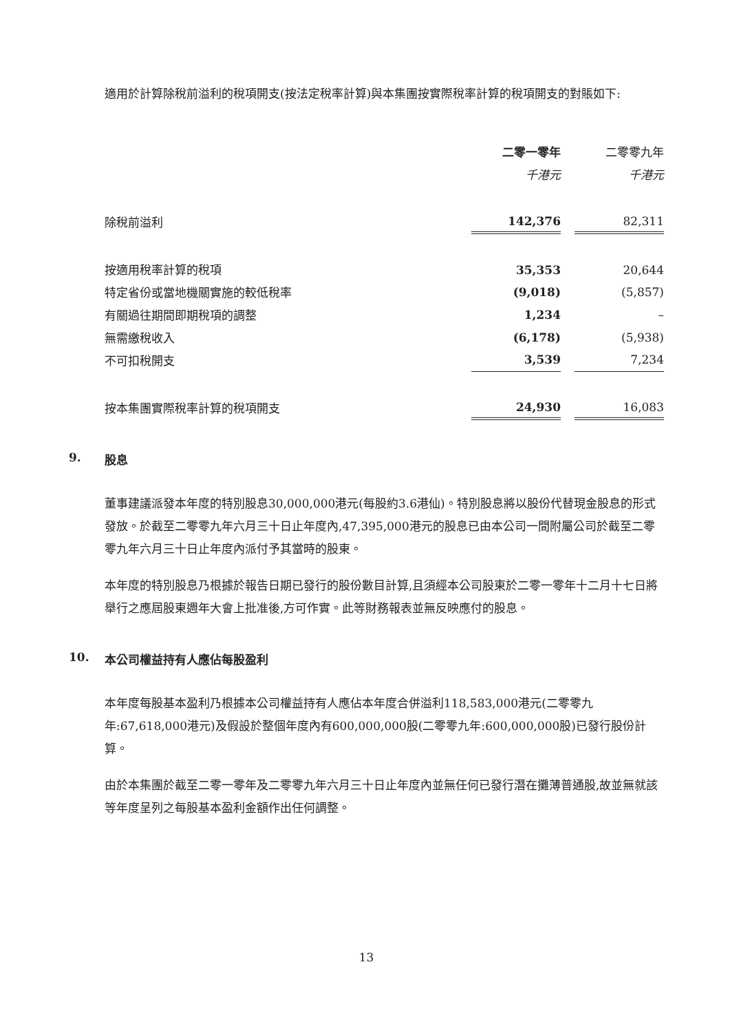適用於計算除稅前溢利的稅項開支(按法定稅率計算)與本集團按實際稅率計算的稅項開支的對賬如下:
| | 二零一零年 | | 二零零九年 |
| | 千港元 | | 千港元 |
| 除稅前溢利 | 142,376 | | 82,311 |
| 按適用稅率計算的稅項 | 35,353 | | 20,644 |
| 特定省份或當地機關實施的較低稅率 | (9,018) | | (5,857) |
| 有關過往期間即期稅項的調整 | 1,234 | | – |
| 無需繳稅收入 | (6,178) | | (5,938) |
| 不可扣稅開支 | 3,539 | | 7,234 |
| 按本集團實際稅率計算的稅項開支 | 24,930 | | 16,083 |
9. 股息
董事建議派發本年度的特別股息30,000,000港元(每股約3.6港仙)。特別股息將以股份代替現金股息的形式發放。於截至二零零九年六月三十日止年度內,47,395,000港元的股息已由本公司一間附屬公司於截至二零零九年六月三十日止年度內派付予其當時的股東。
本年度的特別股息乃根據於報告日期已發行的股份數目計算,且須經本公司股東於二零一零年十二月十七日將舉行之應屆股東週年大會上批准後,方可作實。此等財務報表並無反映應付的股息。
10. 本公司權益持有人應佔每股盈利
本年度每股基本盈利乃根據本公司權益持有人應佔本年度合併溢利118,583,000港元(二零零九年:67,618,000港元)及假設於整個年度內有600,000,000股(二零零九年:600,000,000股)已發行股份計算。
由於本集團於截至二零一零年及二零零九年六月三十日止年度內並無任何已發行潛在攤薄普通股,故並無就該等年度呈列之每股基本盈利金額作出任何調整。
13